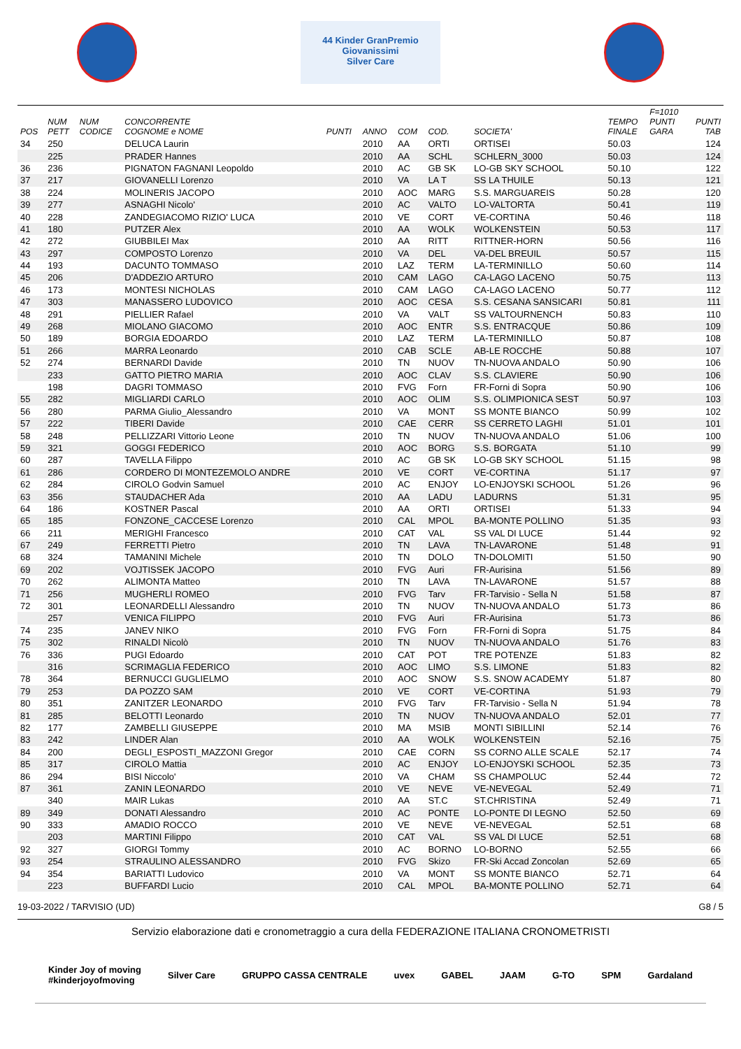44 Kinder GranPremio Giovanissimi
Silver Care
| POS | NUM PETT | NUM CODICE | CONCORRENTE COGNOME e NOME | PUNTI | ANNO | COM | COD. | SOCIETA' | TEMPO FINALE | F=1010 PUNTI GARA | PUNTI TAB |
| --- | --- | --- | --- | --- | --- | --- | --- | --- | --- | --- | --- |
| 34 | 250 | | DELUCA Laurin | | 2010 | AA | ORTI | ORTISEI | 50.03 | | 124 |
| | 225 | | PRADER Hannes | | 2010 | AA | SCHL | SCHLERN_3000 | 50.03 | | 124 |
| 36 | 236 | | PIGNATON FAGNANI Leopoldo | | 2010 | AC | GB SK | LO-GB SKY SCHOOL | 50.10 | | 122 |
| 37 | 217 | | GIOVANELLI Lorenzo | | 2010 | VA | LA T | SS LA THUILE | 50.13 | | 121 |
| 38 | 224 | | MOLINERIS JACOPO | | 2010 | AOC | MARG | S.S. MARGUAREIS | 50.28 | | 120 |
| 39 | 277 | | ASNAGHI Nicolo' | | 2010 | AC | VALTO | LO-VALTORTA | 50.41 | | 119 |
| 40 | 228 | | ZANDEGIACOMO RIZIO' LUCA | | 2010 | VE | CORT | VE-CORTINA | 50.46 | | 118 |
| 41 | 180 | | PUTZER Alex | | 2010 | AA | WOLK | WOLKENSTEIN | 50.53 | | 117 |
| 42 | 272 | | GIUBBILEI Max | | 2010 | AA | RITT | RITTNER-HORN | 50.56 | | 116 |
| 43 | 297 | | COMPOSTO Lorenzo | | 2010 | VA | DEL | VA-DEL BREUIL | 50.57 | | 115 |
| 44 | 193 | | DACUNTO TOMMASO | | 2010 | LAZ | TERM | LA-TERMINILLO | 50.60 | | 114 |
| 45 | 206 | | D'ADDEZIO ARTURO | | 2010 | CAM | LAGO | CA-LAGO LACENO | 50.75 | | 113 |
| 46 | 173 | | MONTESI NICHOLAS | | 2010 | CAM | LAGO | CA-LAGO LACENO | 50.77 | | 112 |
| 47 | 303 | | MANASSERO LUDOVICO | | 2010 | AOC | CESA | S.S. CESANA SANSICARI | 50.81 | | 111 |
| 48 | 291 | | PIELLIER Rafael | | 2010 | VA | VALT | SS VALTOURNENCH | 50.83 | | 110 |
| 49 | 268 | | MIOLANO GIACOMO | | 2010 | AOC | ENTR | S.S. ENTRACQUE | 50.86 | | 109 |
| 50 | 189 | | BORGIA EDOARDO | | 2010 | LAZ | TERM | LA-TERMINILLO | 50.87 | | 108 |
| 51 | 266 | | MARRA Leonardo | | 2010 | CAB | SCLE | AB-LE ROCCHE | 50.88 | | 107 |
| 52 | 274 | | BERNARDI Davide | | 2010 | TN | NUOV | TN-NUOVA ANDALO | 50.90 | | 106 |
| | 233 | | GATTO PIETRO MARIA | | 2010 | AOC | CLAV | S.S. CLAVIERE | 50.90 | | 106 |
| | 198 | | DAGRI TOMMASO | | 2010 | FVG | Forn | FR-Forni di Sopra | 50.90 | | 106 |
| 55 | 282 | | MIGLIARDI CARLO | | 2010 | AOC | OLIM | S.S. OLIMPIONICA SEST | 50.97 | | 103 |
| 56 | 280 | | PARMA Giulio_Alessandro | | 2010 | VA | MONT | SS MONTE BIANCO | 50.99 | | 102 |
| 57 | 222 | | TIBERI Davide | | 2010 | CAE | CERR | SS CERRETO LAGHI | 51.01 | | 101 |
| 58 | 248 | | PELLIZZARI Vittorio Leone | | 2010 | TN | NUOV | TN-NUOVA ANDALO | 51.06 | | 100 |
| 59 | 321 | | GOGGI FEDERICO | | 2010 | AOC | BORG | S.S. BORGATA | 51.10 | | 99 |
| 60 | 287 | | TAVELLA Filippo | | 2010 | AC | GB SK | LO-GB SKY SCHOOL | 51.15 | | 98 |
| 61 | 286 | | CORDERO DI MONTEZEMOLO ANDRE | | 2010 | VE | CORT | VE-CORTINA | 51.17 | | 97 |
| 62 | 284 | | CIROLO Godvin Samuel | | 2010 | AC | ENJOY | LO-ENJOYSKI SCHOOL | 51.26 | | 96 |
| 63 | 356 | | STAUDACHER Ada | | 2010 | AA | LADU | LADURNS | 51.31 | | 95 |
| 64 | 186 | | KOSTNER Pascal | | 2010 | AA | ORTI | ORTISEI | 51.33 | | 94 |
| 65 | 185 | | FONZONE_CACCESE Lorenzo | | 2010 | CAL | MPOL | BA-MONTE POLLINO | 51.35 | | 93 |
| 66 | 211 | | MERIGHI Francesco | | 2010 | CAT | VAL | SS VAL DI LUCE | 51.44 | | 92 |
| 67 | 249 | | FERRETTI Pietro | | 2010 | TN | LAVA | TN-LAVARONE | 51.48 | | 91 |
| 68 | 324 | | TAMANINI Michele | | 2010 | TN | DOLO | TN-DOLOMITI | 51.50 | | 90 |
| 69 | 202 | | VOJTISSEK JACOPO | | 2010 | FVG | Auri | FR-Aurisina | 51.56 | | 89 |
| 70 | 262 | | ALIMONTA Matteo | | 2010 | TN | LAVA | TN-LAVARONE | 51.57 | | 88 |
| 71 | 256 | | MUGHERLI ROMEO | | 2010 | FVG | Tarv | FR-Tarvisio - Sella N | 51.58 | | 87 |
| 72 | 301 | | LEONARDELLI Alessandro | | 2010 | TN | NUOV | TN-NUOVA ANDALO | 51.73 | | 86 |
| | 257 | | VENICA FILIPPO | | 2010 | FVG | Auri | FR-Aurisina | 51.73 | | 86 |
| 74 | 235 | | JANEV NIKO | | 2010 | FVG | Forn | FR-Forni di Sopra | 51.75 | | 84 |
| 75 | 302 | | RINALDI Nicolò | | 2010 | TN | NUOV | TN-NUOVA ANDALO | 51.76 | | 83 |
| 76 | 336 | | PUGI Edoardo | | 2010 | CAT | POT | TRE POTENZE | 51.83 | | 82 |
| | 316 | | SCRIMAGLIA FEDERICO | | 2010 | AOC | LIMO | S.S. LIMONE | 51.83 | | 82 |
| 78 | 364 | | BERNUCCI GUGLIELMO | | 2010 | AOC | SNOW | S.S. SNOW ACADEMY | 51.87 | | 80 |
| 79 | 253 | | DA POZZO SAM | | 2010 | VE | CORT | VE-CORTINA | 51.93 | | 79 |
| 80 | 351 | | ZANITZER LEONARDO | | 2010 | FVG | Tarv | FR-Tarvisio - Sella N | 51.94 | | 78 |
| 81 | 285 | | BELOTTI Leonardo | | 2010 | TN | NUOV | TN-NUOVA ANDALO | 52.01 | | 77 |
| 82 | 177 | | ZAMBELLI GIUSEPPE | | 2010 | MA | MSIB | MONTI SIBILLINI | 52.14 | | 76 |
| 83 | 242 | | LINDER Alan | | 2010 | AA | WOLK | WOLKENSTEIN | 52.16 | | 75 |
| 84 | 200 | | DEGLI_ESPOSTI_MAZZONI Gregor | | 2010 | CAE | CORN | SS CORNO ALLE SCALE | 52.17 | | 74 |
| 85 | 317 | | CIROLO Mattia | | 2010 | AC | ENJOY | LO-ENJOYSKI SCHOOL | 52.35 | | 73 |
| 86 | 294 | | BISI Niccolo' | | 2010 | VA | CHAM | SS CHAMPOLUC | 52.44 | | 72 |
| 87 | 361 | | ZANIN LEONARDO | | 2010 | VE | NEVE | VE-NEVEGAL | 52.49 | | 71 |
| | 340 | | MAIR Lukas | | 2010 | AA | ST.C | ST.CHRISTINA | 52.49 | | 71 |
| 89 | 349 | | DONATI Alessandro | | 2010 | AC | PONTE | LO-PONTE DI LEGNO | 52.50 | | 69 |
| 90 | 333 | | AMADIO ROCCO | | 2010 | VE | NEVE | VE-NEVEGAL | 52.51 | | 68 |
| | 203 | | MARTINI Filippo | | 2010 | CAT | VAL | SS VAL DI LUCE | 52.51 | | 68 |
| 92 | 327 | | GIORGI Tommy | | 2010 | AC | BORNO | LO-BORNO | 52.55 | | 66 |
| 93 | 254 | | STRAULINO ALESSANDRO | | 2010 | FVG | Skizo | FR-Ski Accad Zoncolan | 52.69 | | 65 |
| 94 | 354 | | BARIATTI Ludovico | | 2010 | VA | MONT | SS MONTE BIANCO | 52.71 | | 64 |
| | 223 | | BUFFARDI Lucio | | 2010 | CAL | MPOL | BA-MONTE POLLINO | 52.71 | | 64 |
19-03-2022 / TARVISIO (UD) G8 / 5
Servizio elaborazione dati e cronometraggio a cura della FEDERAZIONE ITALIANA CRONOMETRISTI
Kinder Joy of moving
#kinderjoyofmoving Silver Care GRUPPO CASSA CENTRALE uvex GABEL JAAM G-TO SPM Gardaland